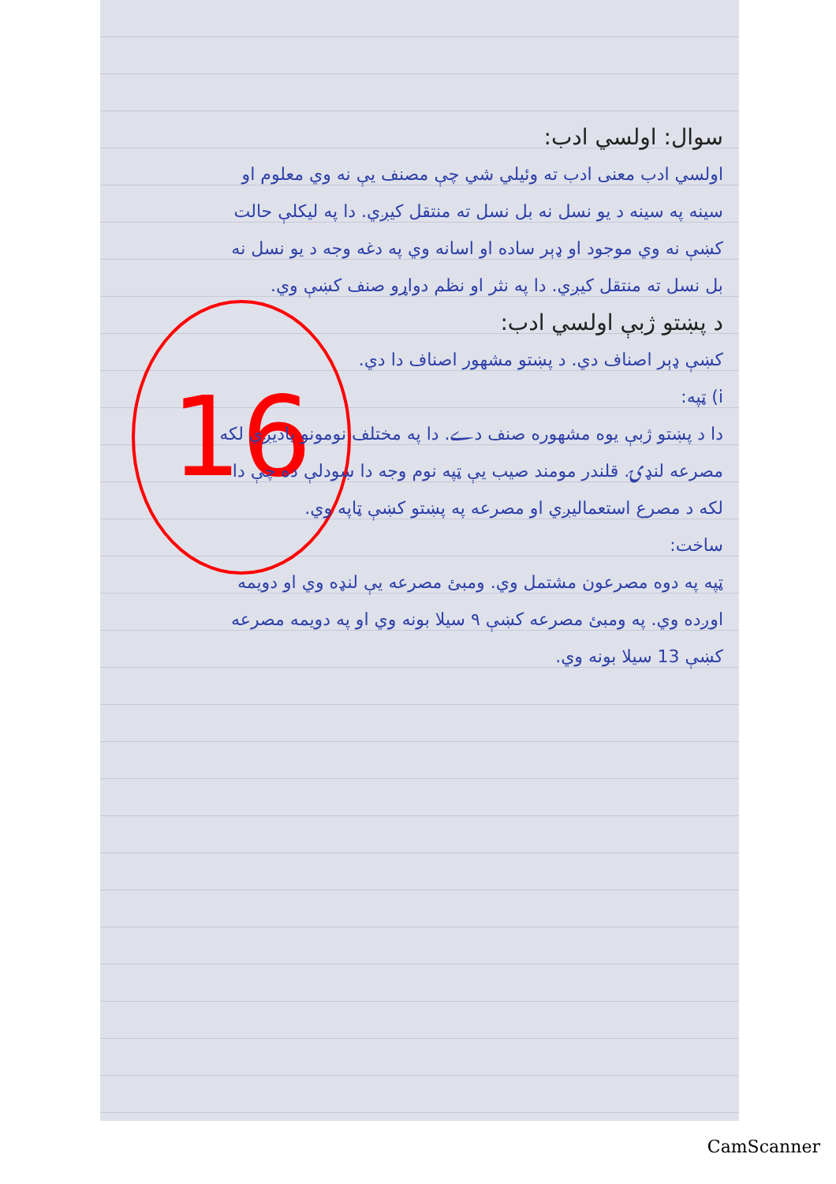16
سوال: اولسي ادب:
اولسي ادب معنی ادب ته وئیلي شي چې مصنف یې نه وي معلوم او سینه په سینه د یو نسل نه بل نسل ته منتقل کیږي. دا په لیکلې حالت کښې نه وي موجود او ډېر ساده او اسانه وي په دغه وجه د یو نسل نه بل نسل ته منتقل کیږي. دا په نثر او نظم دواړو صنف کښې وي.
د پښتو ژبې اولسي ادب:
کښې ډېر اصناف دي. د پښتو مشهور اصناف دا دي.
i) ټپه:
دا د پښتو ژبې یوه مشهوره صنف دے. دا په مختلف نومونو یادیږي لکه مصرعه لنډۍ. قلندر مومند صیب یې ټپه نوم وجه دا ښودلې ده چې دا لکه د مصرع استعمالیږي او مصرعه په پښتو کښې ټاپه وي.
ساخت:
ټپه په دوه مصرعون مشتمل وي. ومبئ مصرعه یې لنډه وي او دویمه اوږده وي. په ومبئ مصرعه کښې ۹ سیلا بونه وي او په دویمه مصرعه کښې 13 سیلا بونه وي.
CamScanner